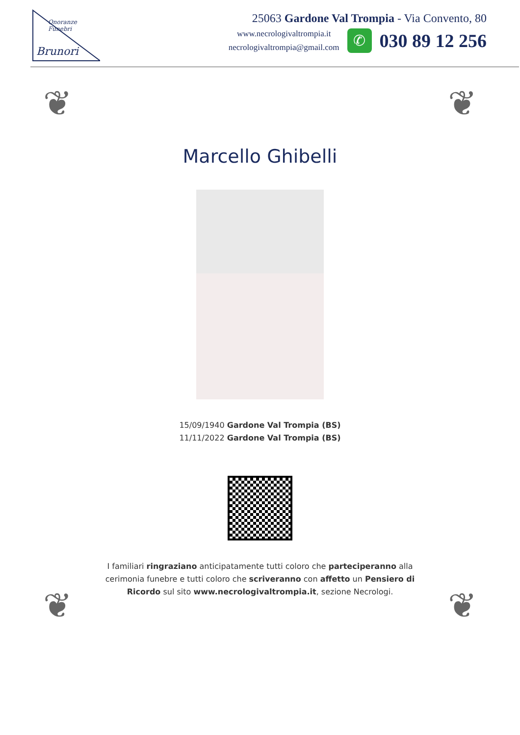Brunori
Onoranze Funebri
25063 Gardone Val Trompia - Via Convento, 80
www.necrologivaltrompia.it
necrologivaltrompia@gmail.com
✆
030 89 12 256
❦ ❦
Marcello Ghibelli
15/09/1940 Gardone Val Trompia (BS)
11/11/2022 Gardone Val Trompia (BS)
I familiari ringraziano anticipatamente tutti coloro che parteciperanno alla cerimonia funebre e tutti coloro che scriveranno con affetto un Pensiero di Ricordo sul sito www.necrologivaltrompia.it, sezione Necrologi.
❦ ❦